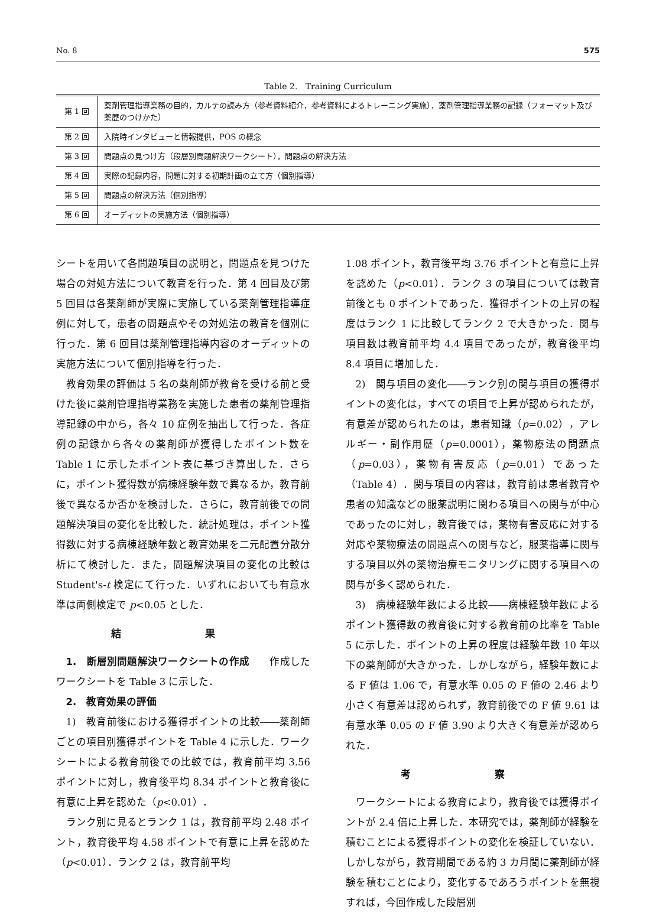No. 8 575
Table 2. Training Curriculum
| 第 1 回 | 薬剤管理指導業務の目的，カルテの読み方（参考資料紹介，参考資料によるトレーニング実施），薬剤管理指導業務の記録（フォーマット及び薬歴のつけかた） |
| 第 2 回 | 入院時インタビューと情報提供，POS の概念 |
| 第 3 回 | 問題点の見つけ方（段層別問題解決ワークシート），問題点の解決方法 |
| 第 4 回 | 実際の記録内容，問題に対する初期計画の立て方（個別指導） |
| 第 5 回 | 問題点の解決方法（個別指導） |
| 第 6 回 | オーディットの実施方法（個別指導） |
シートを用いて各問題項目の説明と，問題点を見つけた場合の対処方法について教育を行った．第 4 回目及び第 5 回目は各薬剤師が実際に実施している薬剤管理指導症例に対して，患者の問題点やその対処法の教育を個別に行った．第 6 回目は薬剤管理指導内容のオーディットの実施方法について個別指導を行った．
教育効果の評価は 5 名の薬剤師が教育を受ける前と受けた後に薬剤管理指導業務を実施した患者の薬剤管理指導記録の中から，各々 10 症例を抽出して行った．各症例の記録から各々の薬剤師が獲得したポイント数を Table 1 に示したポイント表に基づき算出した．さらに，ポイント獲得数が病棟経験年数で異なるか，教育前後で異なるか否かを検討した．さらに，教育前後での問題解決項目の変化を比較した．統計処理は，ポイント獲得数に対する病棟経験年数と教育効果を二元配置分散分析にて検討した．また，問題解決項目の変化の比較は Student's-t 検定にて行った．いずれにおいても有意水準は両側検定で p<0.05 とした．
結 果
1.　断層別問題解決ワークシートの作成　　作成したワークシートを Table 3 に示した．
2.　教育効果の評価
1)　教育前後における獲得ポイントの比較――薬剤師ごとの項目別獲得ポイントを Table 4 に示した．ワークシートによる教育前後での比較では，教育前平均 3.56 ポイントに対し，教育後平均 8.34 ポイントと教育後に有意に上昇を認めた（p<0.01）．
ランク別に見るとランク 1 は，教育前平均 2.48 ポイント，教育後平均 4.58 ポイントで有意に上昇を認めた（p<0.01）．ランク 2 は，教育前平均
1.08 ポイント，教育後平均 3.76 ポイントと有意に上昇を認めた（p<0.01）．ランク 3 の項目については教育前後とも 0 ポイントであった．獲得ポイントの上昇の程度はランク 1 に比較してランク 2 で大きかった．関与項目数は教育前平均 4.4 項目であったが，教育後平均 8.4 項目に増加した．
2)　関与項目の変化――ランク別の関与項目の獲得ポイントの変化は，すべての項目で上昇が認められたが，有意差が認められたのは，患者知識（p=0.02），アレルギー・副作用歴（p=0.0001），薬物療法の問題点（p=0.03），薬物有害反応（p=0.01）であった（Table 4）．関与項目の内容は，教育前は患者教育や患者の知識などの服薬説明に関わる項目への関与が中心であったのに対し，教育後では，薬物有害反応に対する対応や薬物療法の問題点への関与など，服薬指導に関与する項目以外の薬物治療モニタリングに関する項目への関与が多く認められた．
3)　病棟経験年数による比較――病棟経験年数によるポイント獲得数の教育後に対する教育前の比率を Table 5 に示した．ポイントの上昇の程度は経験年数 10 年以下の薬剤師が大きかった．しかしながら，経験年数による F 値は 1.06 で，有意水準 0.05 の F 値の 2.46 より小さく有意差は認められず，教育前後での F 値 9.61 は有意水準 0.05 の F 値 3.90 より大きく有意差が認められた．
考 察
ワークシートによる教育により，教育後では獲得ポイントが 2.4 倍に上昇した．本研究では，薬剤師が経験を積むことによる獲得ポイントの変化を検証していない．しかしながら，教育期間である約 3 カ月間に薬剤師が経験を積むことにより，変化するであろうポイントを無視すれば，今回作成した段層別